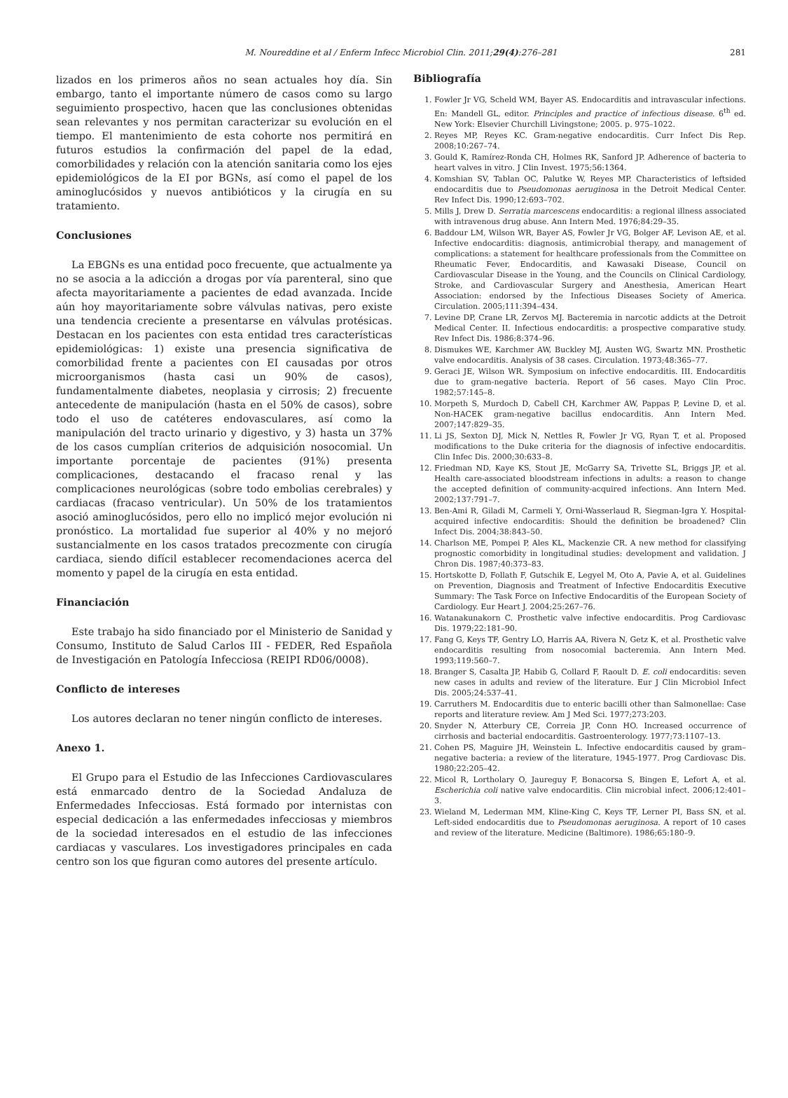M. Noureddine et al / Enferm Infecc Microbiol Clin. 2011;29(4):276–281 281
lizados en los primeros años no sean actuales hoy día. Sin embargo, tanto el importante número de casos como su largo seguimiento prospectivo, hacen que las conclusiones obtenidas sean relevantes y nos permitan caracterizar su evolución en el tiempo. El mantenimiento de esta cohorte nos permitirá en futuros estudios la confirmación del papel de la edad, comorbilidades y relación con la atención sanitaria como los ejes epidemiológicos de la EI por BGNs, así como el papel de los aminoglucósidos y nuevos antibióticos y la cirugía en su tratamiento.
Conclusiones
La EBGNs es una entidad poco frecuente, que actualmente ya no se asocia a la adicción a drogas por vía parenteral, sino que afecta mayoritariamente a pacientes de edad avanzada. Incide aún hoy mayoritariamente sobre válvulas nativas, pero existe una tendencia creciente a presentarse en válvulas protésicas. Destacan en los pacientes con esta entidad tres características epidemiológicas: 1) existe una presencia significativa de comorbilidad frente a pacientes con EI causadas por otros microorganismos (hasta casi un 90% de casos), fundamentalmente diabetes, neoplasia y cirrosis; 2) frecuente antecedente de manipulación (hasta en el 50% de casos), sobre todo el uso de catéteres endovasculares, así como la manipulación del tracto urinario y digestivo, y 3) hasta un 37% de los casos cumplían criterios de adquisición nosocomial. Un importante porcentaje de pacientes (91%) presenta complicaciones, destacando el fracaso renal y las complicaciones neurológicas (sobre todo embolias cerebrales) y cardiacas (fracaso ventricular). Un 50% de los tratamientos asoció aminoglucósidos, pero ello no implicó mejor evolución ni pronóstico. La mortalidad fue superior al 40% y no mejoró sustancialmente en los casos tratados precozmente con cirugía cardiaca, siendo difícil establecer recomendaciones acerca del momento y papel de la cirugía en esta entidad.
Financiación
Este trabajo ha sido financiado por el Ministerio de Sanidad y Consumo, Instituto de Salud Carlos III - FEDER, Red Española de Investigación en Patología Infecciosa (REIPI RD06/0008).
Conflicto de intereses
Los autores declaran no tener ningún conflicto de intereses.
Anexo 1.
El Grupo para el Estudio de las Infecciones Cardiovasculares está enmarcado dentro de la Sociedad Andaluza de Enfermedades Infecciosas. Está formado por internistas con especial dedicación a las enfermedades infecciosas y miembros de la sociedad interesados en el estudio de las infecciones cardiacas y vasculares. Los investigadores principales en cada centro son los que figuran como autores del presente artículo.
Bibliografía
1. Fowler Jr VG, Scheld WM, Bayer AS. Endocarditis and intravascular infections. En: Mandell GL, editor. Principles and practice of infectious disease. 6<sup>th</sup> ed. New York: Elsevier Churchill Livingstone; 2005. p. 975–1022.
2. Reyes MP, Reyes KC. Gram-negative endocarditis. Curr Infect Dis Rep. 2008;10:267–74.
3. Gould K, Ramírez-Ronda CH, Holmes RK, Sanford JP. Adherence of bacteria to heart valves in vitro. J Clin Invest. 1975;56:1364.
4. Komshian SV, Tablan OC, Palutke W, Reyes MP. Characteristics of leftsided endocarditis due to Pseudomonas aeruginosa in the Detroit Medical Center. Rev Infect Dis. 1990;12:693–702.
5. Mills J, Drew D. Serratia marcescens endocarditis: a regional illness associated with intravenous drug abuse. Ann Intern Med. 1976;84:29–35.
6. Baddour LM, Wilson WR, Bayer AS, Fowler Jr VG, Bolger AF, Levison AE, et al. Infective endocarditis: diagnosis, antimicrobial therapy, and management of complications: a statement for healthcare professionals from the Committee on Rheumatic Fever, Endocarditis, and Kawasaki Disease, Council on Cardiovascular Disease in the Young, and the Councils on Clinical Cardiology, Stroke, and Cardiovascular Surgery and Anesthesia, American Heart Association: endorsed by the Infectious Diseases Society of America. Circulation. 2005;111:394–434.
7. Levine DP, Crane LR, Zervos MJ. Bacteremia in narcotic addicts at the Detroit Medical Center. II. Infectious endocarditis: a prospective comparative study. Rev Infect Dis. 1986;8:374–96.
8. Dismukes WE, Karchmer AW, Buckley MJ, Austen WG, Swartz MN. Prosthetic valve endocarditis. Analysis of 38 cases. Circulation. 1973;48:365–77.
9. Geraci JE, Wilson WR. Symposium on infective endocarditis. III. Endocarditis due to gram-negative bacteria. Report of 56 cases. Mayo Clin Proc. 1982;57:145–8.
10. Morpeth S, Murdoch D, Cabell CH, Karchmer AW, Pappas P, Levine D, et al. Non-HACEK gram-negative bacillus endocarditis. Ann Intern Med. 2007;147:829–35.
11. Li JS, Sexton DJ, Mick N, Nettles R, Fowler Jr VG, Ryan T, et al. Proposed modifications to the Duke criteria for the diagnosis of infective endocarditis. Clin Infec Dis. 2000;30:633–8.
12. Friedman ND, Kaye KS, Stout JE, McGarry SA, Trivette SL, Briggs JP, et al. Health care-associated bloodstream infections in adults: a reason to change the accepted definition of community-acquired infections. Ann Intern Med. 2002;137:791–7.
13. Ben-Ami R, Giladi M, Carmeli Y, Orni-Wasserlaud R, Siegman-Igra Y. Hospital-acquired infective endocarditis: Should the definition be broadened? Clin Infect Dis. 2004;38:843–50.
14. Charlson ME, Pompei P, Ales KL, Mackenzie CR. A new method for classifying prognostic comorbidity in longitudinal studies: development and validation. J Chron Dis. 1987;40:373–83.
15. Hortskotte D, Follath F, Gutschik E, Legyel M, Oto A, Pavie A, et al. Guidelines on Prevention, Diagnosis and Treatment of Infective Endocarditis Executive Summary: The Task Force on Infective Endocarditis of the European Society of Cardiology. Eur Heart J. 2004;25:267–76.
16. Watanakunakorn C. Prosthetic valve infective endocarditis. Prog Cardiovasc Dis. 1979;22:181–90.
17. Fang G, Keys TF, Gentry LO, Harris AA, Rivera N, Getz K, et al. Prosthetic valve endocarditis resulting from nosocomial bacteremia. Ann Intern Med. 1993;119:560–7.
18. Branger S, Casalta JP, Habib G, Collard F, Raoult D. E. coli endocarditis: seven new cases in adults and review of the literature. Eur J Clin Microbiol Infect Dis. 2005;24:537–41.
19. Carruthers M. Endocarditis due to enteric bacilli other than Salmonellae: Case reports and literature review. Am J Med Sci. 1977;273:203.
20. Snyder N, Atterbury CE, Correia JP, Conn HO. Increased occurrence of cirrhosis and bacterial endocarditis. Gastroenterology. 1977;73:1107–13.
21. Cohen PS, Maguire JH, Weinstein L. Infective endocarditis caused by gram–negative bacteria: a review of the literature, 1945-1977. Prog Cardiovasc Dis. 1980;22:205–42.
22. Micol R, Lortholary O, Jaureguy F, Bonacorsa S, Bingen E, Lefort A, et al. Escherichia coli native valve endocarditis. Clin microbial infect. 2006;12:401–3.
23. Wieland M, Lederman MM, Kline-King C, Keys TF, Lerner PI, Bass SN, et al. Left-sided endocarditis due to Pseudomonas aeruginosa. A report of 10 cases and review of the literature. Medicine (Baltimore). 1986;65:180–9.